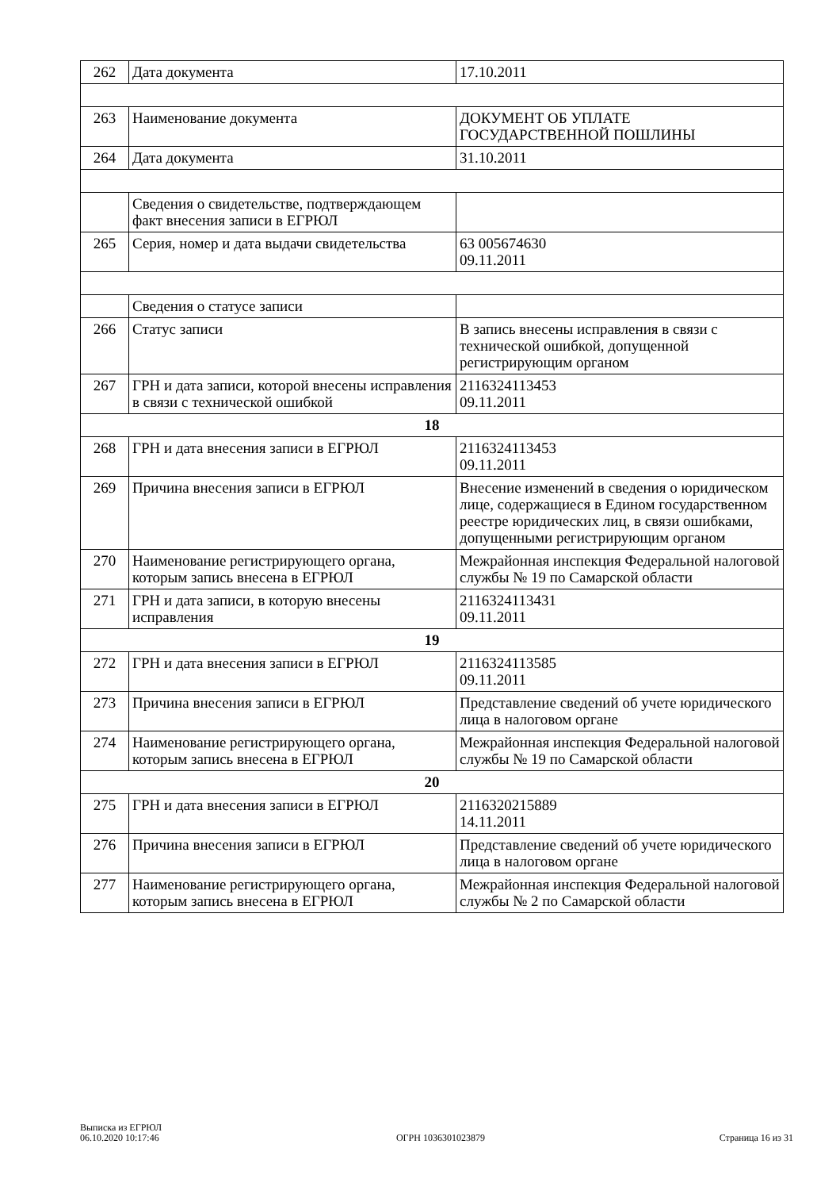| 262 | Дата документа | 17.10.2011 |
| 263 | Наименование документа | ДОКУМЕНТ ОБ УПЛАТЕ ГОСУДАРСТВЕННОЙ ПОШЛИНЫ |
| 264 | Дата документа | 31.10.2011 |
| | Сведения о свидетельстве, подтверждающем факт внесения записи в ЕГРЮЛ | |
| 265 | Серия, номер и дата выдачи свидетельства | 63 005674630 09.11.2011 |
| | Сведения о статусе записи | |
| 266 | Статус записи | В запись внесены исправления в связи с технической ошибкой, допущенной регистрирующим органом |
| 267 | ГРН и дата записи, которой внесены исправления в связи с технической ошибкой | 2116324113453 09.11.2011 |
| 18 | | |
| 268 | ГРН и дата внесения записи в ЕГРЮЛ | 2116324113453 09.11.2011 |
| 269 | Причина внесения записи в ЕГРЮЛ | Внесение изменений в сведения о юридическом лице, содержащиеся в Едином государственном реестре юридических лиц, в связи ошибками, допущенными регистрирующим органом |
| 270 | Наименование регистрирующего органа, которым запись внесена в ЕГРЮЛ | Межрайонная инспекция Федеральной налоговой службы № 19 по Самарской области |
| 271 | ГРН и дата записи, в которую внесены исправления | 2116324113431 09.11.2011 |
| 19 | | |
| 272 | ГРН и дата внесения записи в ЕГРЮЛ | 2116324113585 09.11.2011 |
| 273 | Причина внесения записи в ЕГРЮЛ | Представление сведений об учете юридического лица в налоговом органе |
| 274 | Наименование регистрирующего органа, которым запись внесена в ЕГРЮЛ | Межрайонная инспекция Федеральной налоговой службы № 19 по Самарской области |
| 20 | | |
| 275 | ГРН и дата внесения записи в ЕГРЮЛ | 2116320215889 14.11.2011 |
| 276 | Причина внесения записи в ЕГРЮЛ | Представление сведений об учете юридического лица в налоговом органе |
| 277 | Наименование регистрирующего органа, которым запись внесена в ЕГРЮЛ | Межрайонная инспекция Федеральной налоговой службы № 2 по Самарской области |
Выписка из ЕГРЮЛ
06.10.2020 10:17:46
ОГРН 1036301023879
Страница 16 из 31